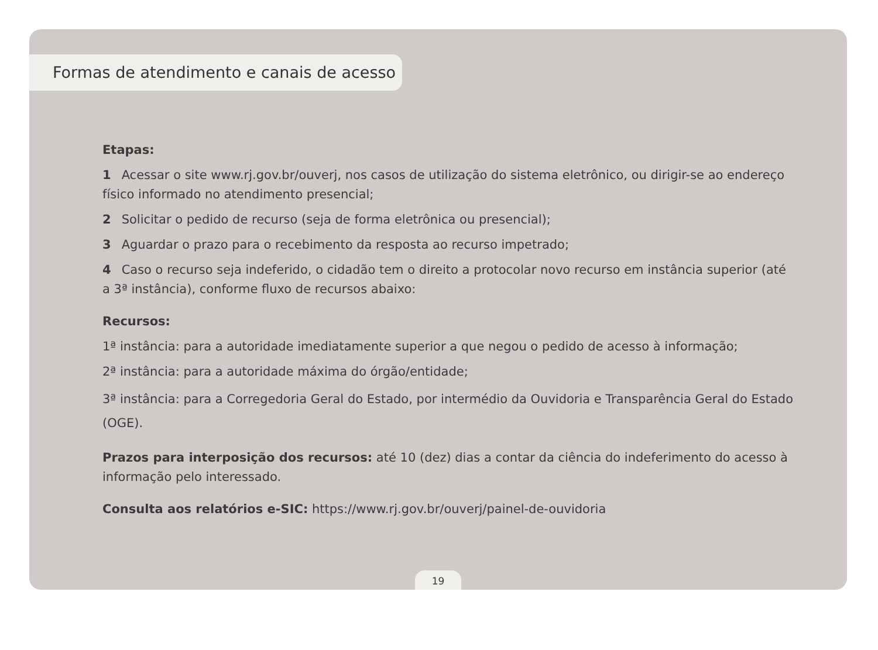Formas de atendimento e canais de acesso
Etapas:
1 Acessar o site www.rj.gov.br/ouverj, nos casos de utilização do sistema eletrônico, ou dirigir-se ao endereço físico informado no atendimento presencial;
2 Solicitar o pedido de recurso (seja de forma eletrônica ou presencial);
3 Aguardar o prazo para o recebimento da resposta ao recurso impetrado;
4 Caso o recurso seja indeferido, o cidadão tem o direito a protocolar novo recurso em instância superior (até a 3ª instância), conforme fluxo de recursos abaixo:
Recursos:
1ª instância: para a autoridade imediatamente superior a que negou o pedido de acesso à informação;
2ª instância: para a autoridade máxima do órgão/entidade;
3ª instância: para a Corregedoria Geral do Estado, por intermédio da Ouvidoria e Transparência Geral do Estado (OGE).
Prazos para interposição dos recursos: até 10 (dez) dias a contar da ciência do indeferimento do acesso à informação pelo interessado.
Consulta aos relatórios e-SIC: https://www.rj.gov.br/ouverj/painel-de-ouvidoria
19